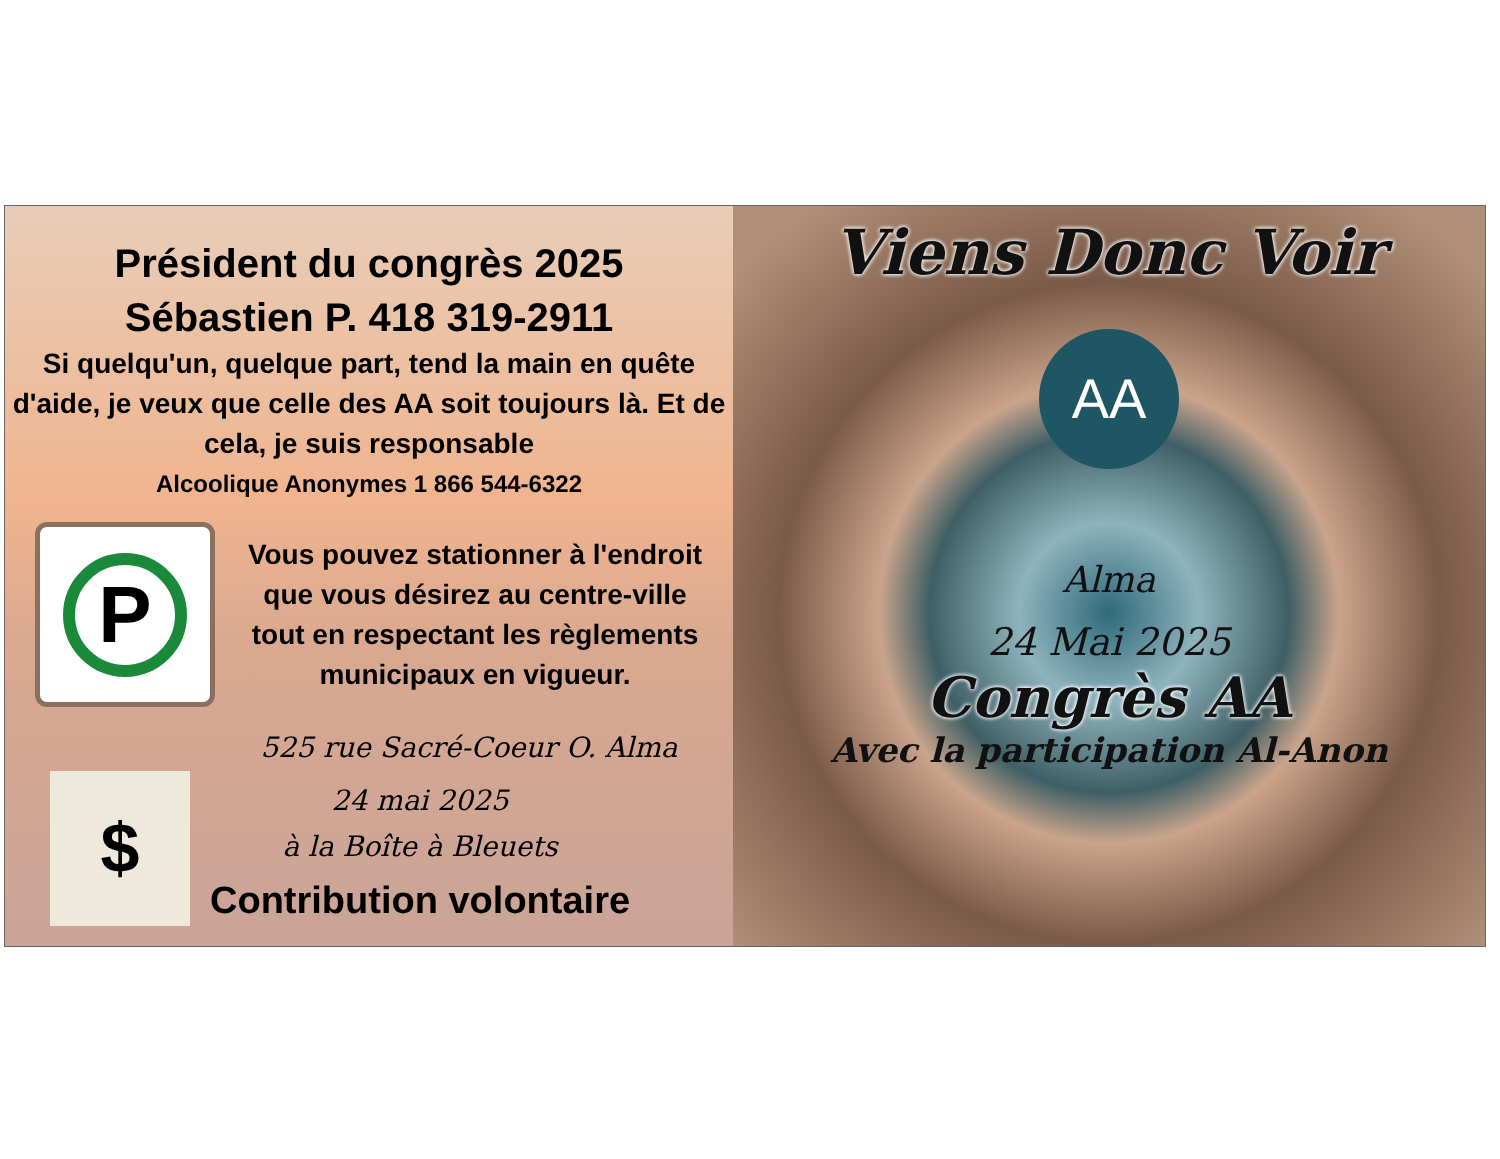Président du congrès 2025
Sébastien P. 418 319-2911
Si quelqu'un, quelque part, tend la main en quête d'aide, je veux que celle des AA soit toujours là. Et de cela, je suis responsable
Alcoolique Anonymes 1 866 544-6322
P
Vous pouvez stationner à l'endroit que vous désirez au centre-ville tout en respectant les règlements municipaux en vigueur.
525 rue Sacré-Coeur O. Alma
$
24 mai 2025
à la Boîte à Bleuets
Contribution volontaire
Viens Donc Voir
AA
Alma
24 Mai 2025
Congrès AA
Avec la participation Al-Anon